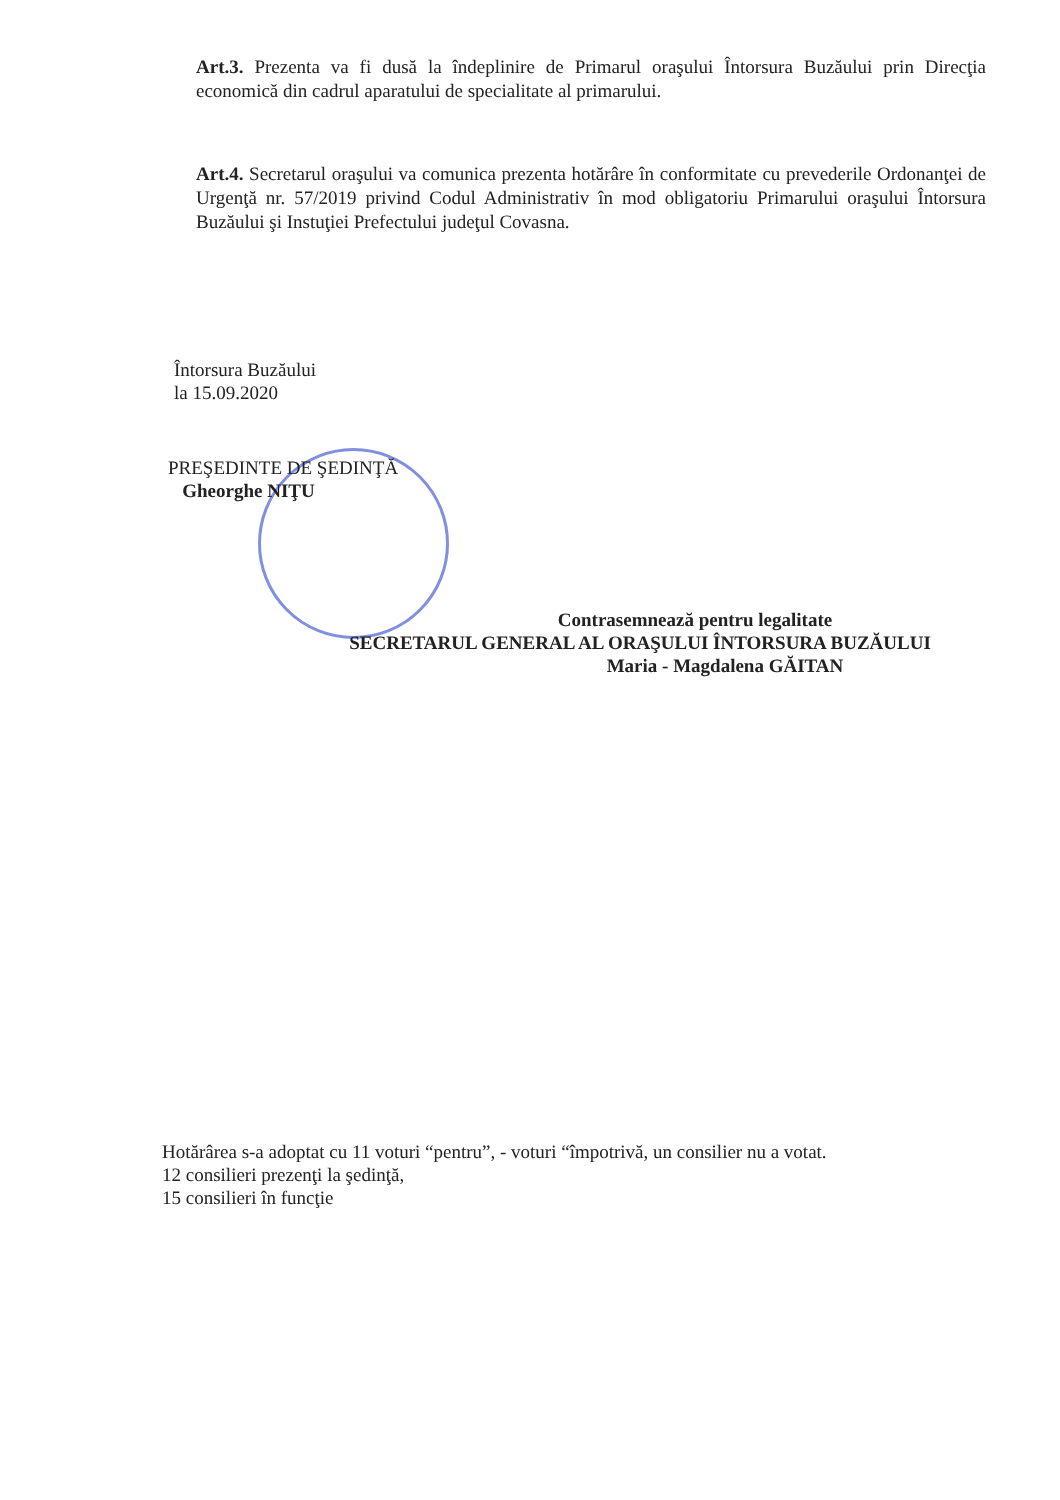Art.3. Prezenta va fi dusă la îndeplinire de Primarul oraşului Întorsura Buzăului prin Direcţia economică din cadrul aparatului de specialitate al primarului.
Art.4. Secretarul oraşului va comunica prezenta hotărâre în conformitate cu prevederile Ordonanţei de Urgenţă nr. 57/2019 privind Codul Administrativ în mod obligatoriu Primarului oraşului Întorsura Buzăului şi Instuţiei Prefectului judeţul Covasna.
Întorsura Buzăului
la 15.09.2020
PREŞEDINTE DE ŞEDINŢĂ
Gheorghe NIŢU
Contrasemnează pentru legalitate
SECRETARUL GENERAL AL ORAŞULUI ÎNTORSURA BUZĂULUI
Maria - Magdalena GĂITAN
Hotărârea s-a adoptat cu 11 voturi “pentru”, - voturi “împotrivă, un consilier nu a votat.
12 consilieri prezenţi la şedinţă,
15 consilieri în funcţie